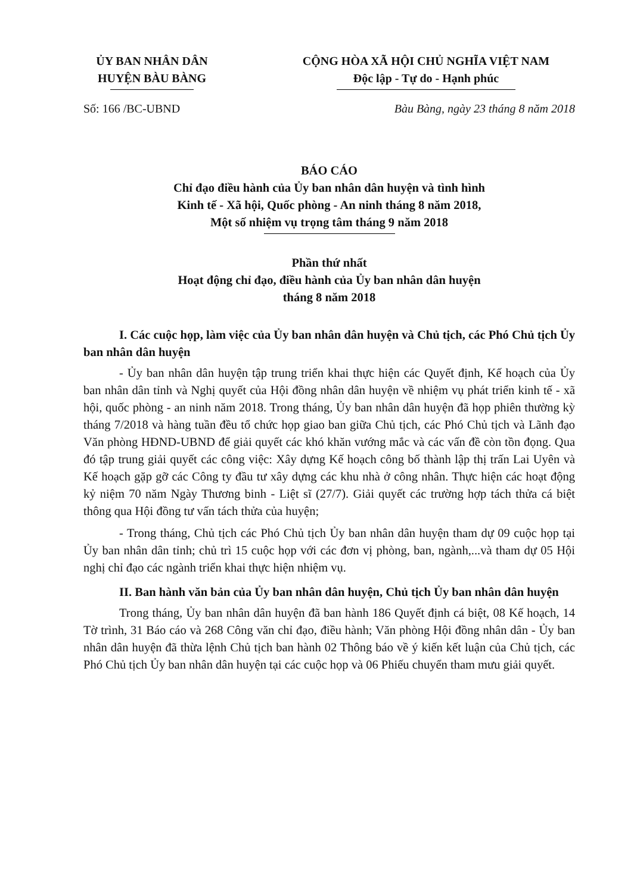ỦY BAN NHÂN DÂN
HUYỆN BÀU BÀNG
CỘNG HÒA XÃ HỘI CHỦ NGHĨA VIỆT NAM
Độc lập - Tự do - Hạnh phúc
Số: 166 /BC-UBND Bàu Bàng, ngày 23 tháng 8 năm 2018
BÁO CÁO
Chỉ đạo điều hành của Ủy ban nhân dân huyện và tình hình
Kinh tế - Xã hội, Quốc phòng - An ninh tháng 8 năm 2018,
Một số nhiệm vụ trọng tâm tháng 9 năm 2018
Phần thứ nhất
Hoạt động chỉ đạo, điều hành của Ủy ban nhân dân huyện
tháng 8 năm 2018
I. Các cuộc họp, làm việc của Ủy ban nhân dân huyện và Chủ tịch, các Phó Chủ tịch Ủy ban nhân dân huyện
- Ủy ban nhân dân huyện tập trung triển khai thực hiện các Quyết định, Kế hoạch của Ủy ban nhân dân tỉnh và Nghị quyết của Hội đồng nhân dân huyện về nhiệm vụ phát triển kinh tế - xã hội, quốc phòng - an ninh năm 2018. Trong tháng, Ủy ban nhân dân huyện đã họp phiên thường kỳ tháng 7/2018 và hàng tuần đều tổ chức họp giao ban giữa Chủ tịch, các Phó Chủ tịch và Lãnh đạo Văn phòng HĐND-UBND để giải quyết các khó khăn vướng mắc và các vấn đề còn tồn đọng. Qua đó tập trung giải quyết các công việc: Xây dựng Kế hoạch công bố thành lập thị trấn Lai Uyên và Kế hoạch gặp gỡ các Công ty đầu tư xây dựng các khu nhà ở công nhân. Thực hiện các hoạt động kỷ niệm 70 năm Ngày Thương binh - Liệt sĩ (27/7). Giải quyết các trường hợp tách thửa cá biệt thông qua Hội đồng tư vấn tách thửa của huyện;
- Trong tháng, Chủ tịch các Phó Chủ tịch Ủy ban nhân dân huyện tham dự 09 cuộc họp tại Ủy ban nhân dân tỉnh; chủ trì 15 cuộc họp với các đơn vị phòng, ban, ngành,...và tham dự 05 Hội nghị chỉ đạo các ngành triển khai thực hiện nhiệm vụ.
II. Ban hành văn bản của Ủy ban nhân dân huyện, Chủ tịch Ủy ban nhân dân huyện
Trong tháng, Ủy ban nhân dân huyện đã ban hành 186 Quyết định cá biệt, 08 Kế hoạch, 14 Tờ trình, 31 Báo cáo và 268 Công văn chỉ đạo, điều hành; Văn phòng Hội đồng nhân dân - Ủy ban nhân dân huyện đã thừa lệnh Chủ tịch ban hành 02 Thông báo về ý kiến kết luận của Chủ tịch, các Phó Chủ tịch Ủy ban nhân dân huyện tại các cuộc họp và 06 Phiếu chuyển tham mưu giải quyết.